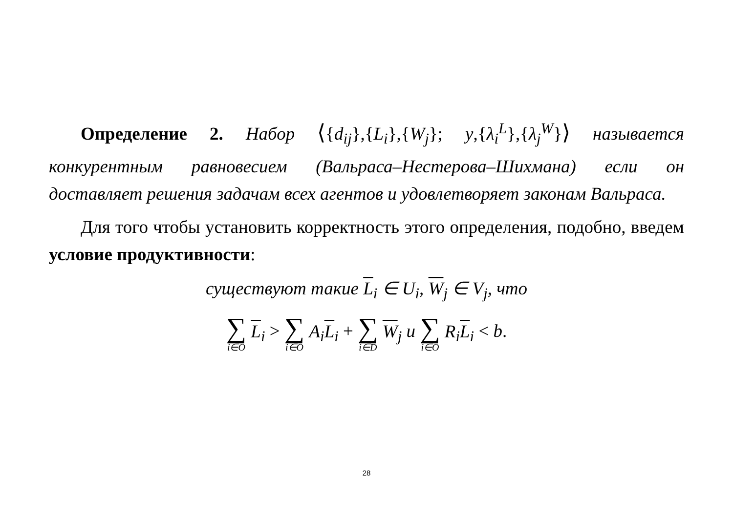Определение 2. Набор ⟨{d<sub>ij</sub>},{L<sub>i</sub>},{W<sub>j</sub>}; y,{λ<sub>i</sub><sup>L</sup>},{λ<sub>j</sub><sup>W</sup>}⟩ называется конкурентным равновесием (Вальраса–Нестерова–Шихмана) если он доставляет решения задачам всех агентов и удовлетворяет законам Вальраса.
Для того чтобы установить корректность этого определения, подобно, введем условие продуктивности:
существуют такие L<sub>i</sub> ∈ U<sub>i</sub>, W<sub>j</sub> ∈ V<sub>j</sub>, что
∑ i∈O L<sub>i</sub> > ∑ i∈O A<sub>i</sub>L<sub>i</sub> + ∑ i∈D W<sub>j</sub> и ∑ i∈O R<sub>i</sub>L<sub>i</sub> < b.
28